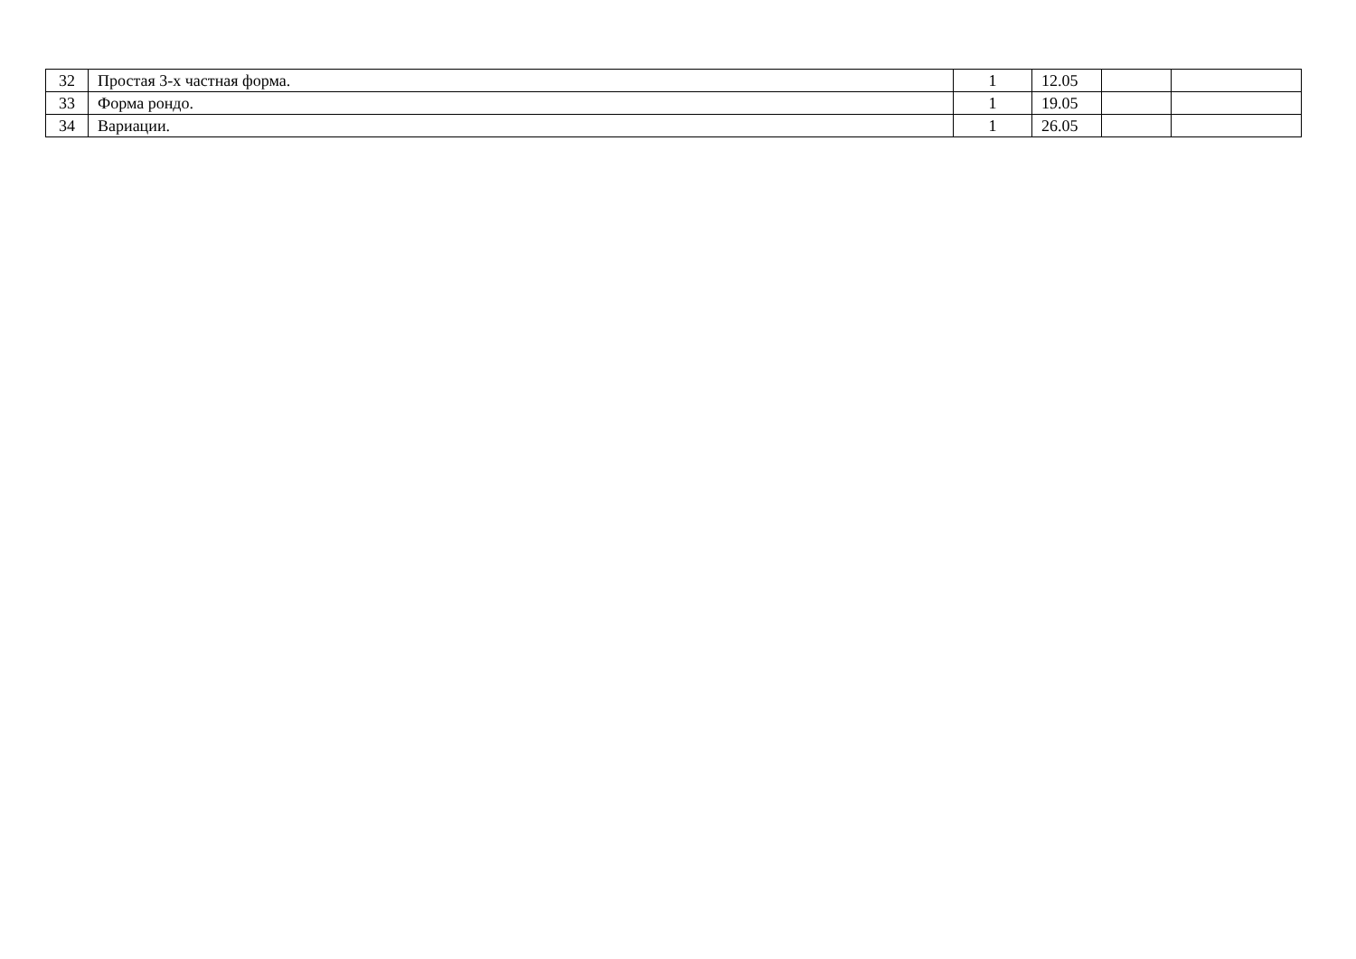| 32 | Простая 3-х частная форма. | 1 | 12.05 | | |
| 33 | Форма рондо. | 1 | 19.05 | | |
| 34 | Вариации. | 1 | 26.05 | | |